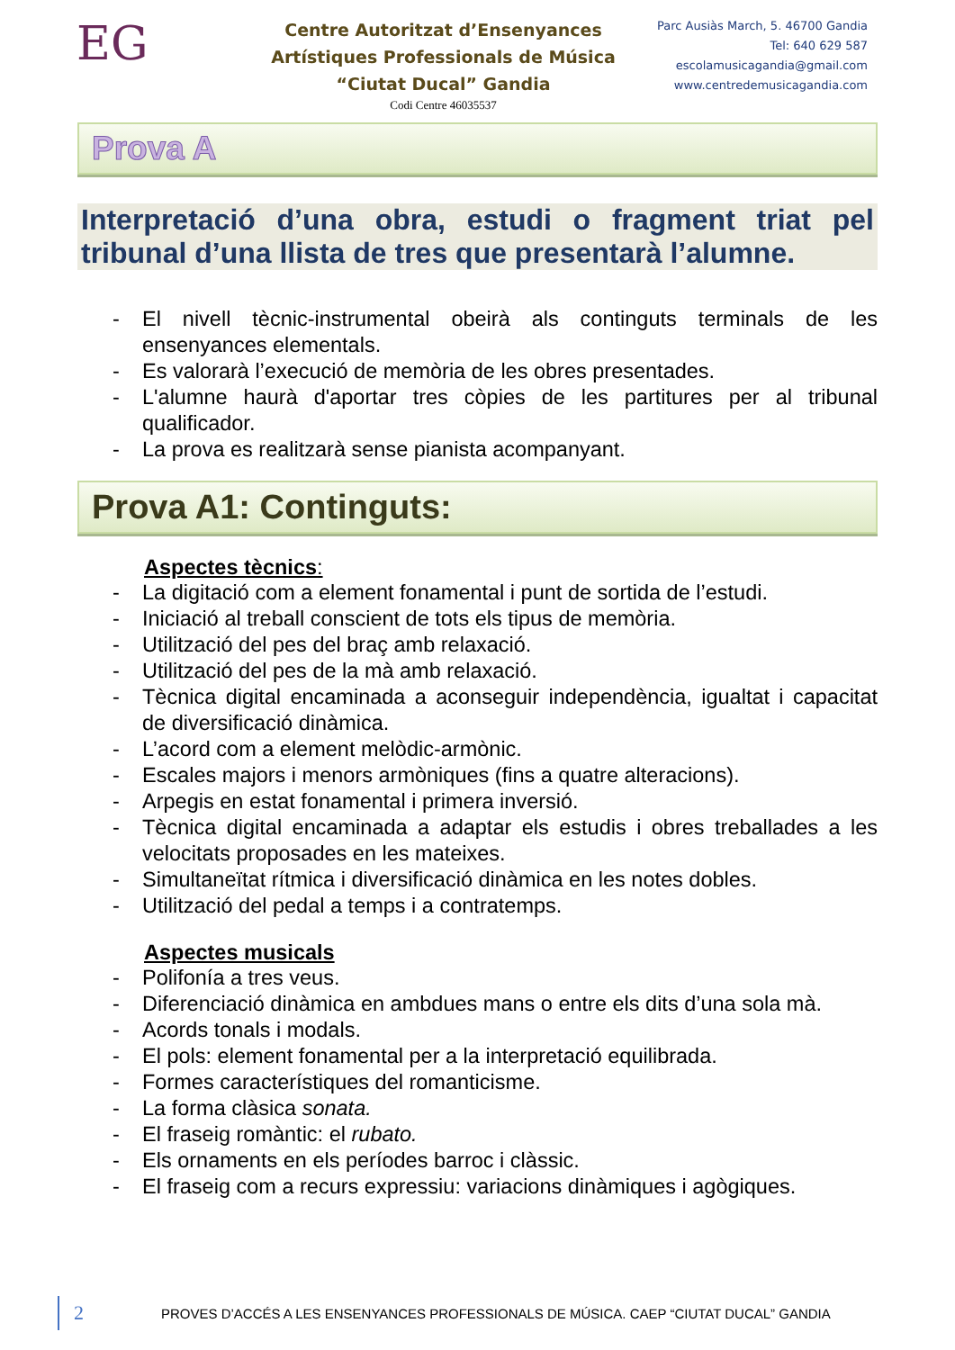EG
Centre Autoritzat d’Ensenyances
Artístiques Professionals de Música
“Ciutat Ducal” Gandia
Codi Centre 46035537
Parc Ausiàs March, 5. 46700 Gandia
Tel: 640 629 587
escolamusicagandia@gmail.com
www.centredemusicagandia.com
Prova A
Interpretació d’una obra, estudi o fragment triat pel tribunal d’una llista de tres que presentarà l’alumne.
- El nivell tècnic-instrumental obeirà als continguts terminals de les ensenyances elementals.
- Es valorarà l’execució de memòria de les obres presentades.
- L'alumne haurà d'aportar tres còpies de les partitures per al tribunal qualificador.
- La prova es realitzarà sense pianista acompanyant.
Prova A1: Continguts:
Aspectes tècnics:
- La digitació com a element fonamental i punt de sortida de l’estudi.
- Iniciació al treball conscient de tots els tipus de memòria.
- Utilització del pes del braç amb relaxació.
- Utilització del pes de la mà amb relaxació.
- Tècnica digital encaminada a aconseguir independència, igualtat i capacitat de diversificació dinàmica.
- L’acord com a element melòdic-armònic.
- Escales majors i menors armòniques (fins a quatre alteracions).
- Arpegis en estat fonamental i primera inversió.
- Tècnica digital encaminada a adaptar els estudis i obres treballades a les velocitats proposades en les mateixes.
- Simultaneïtat rítmica i diversificació dinàmica en les notes dobles.
- Utilització del pedal a temps i a contratemps.
Aspectes musicals
- Polifonía a tres veus.
- Diferenciació dinàmica en ambdues mans o entre els dits d’una sola mà.
- Acords tonals i modals.
- El pols: element fonamental per a la interpretació equilibrada.
- Formes característiques del romanticisme.
- La forma clàsica sonata.
- El fraseig romàntic: el rubato.
- Els ornaments en els períodes barroc i clàssic.
- El fraseig com a recurs expressiu: variacions dinàmiques i agògiques.
2 PROVES D’ACCÉS A LES ENSENYANCES PROFESSIONALS DE MÚSICA. CAEP “CIUTAT DUCAL” GANDIA